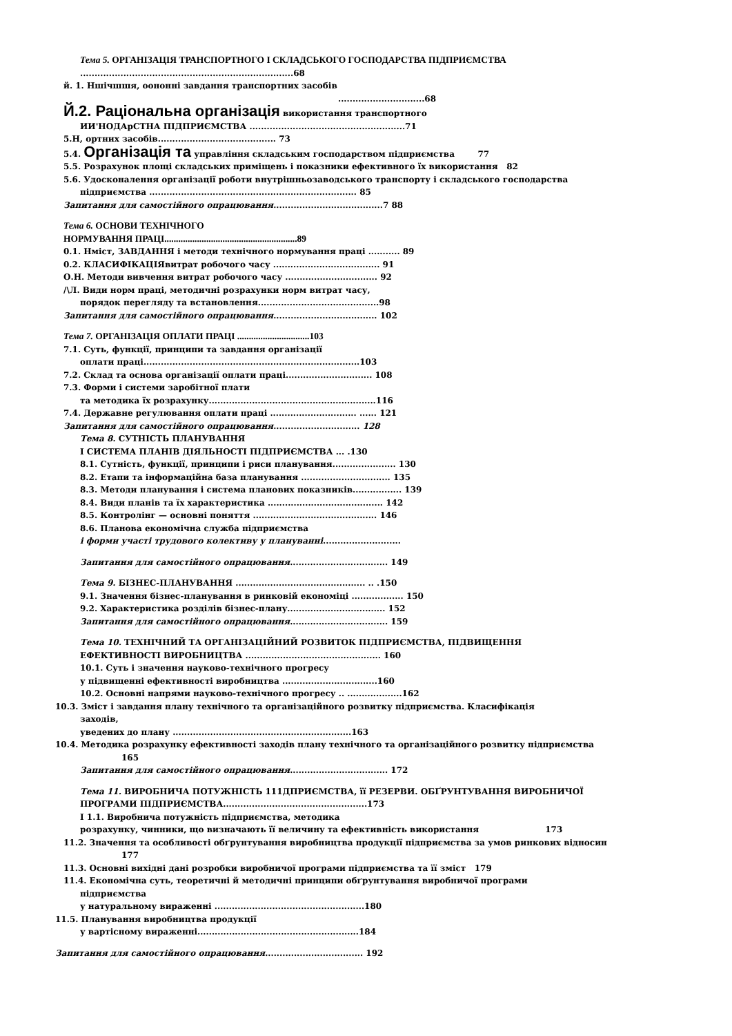Тема 5. ОРГАНІЗАЦІЯ ТРАНСПОРТНОГО І СКЛАДСЬКОГО ГОСПОДАРСТВА ПІДПРИЄМСТВА
..........................................................................68
й. 1. Ншічшшя, оононні завдання транспортних засобів
..............................68
Й.2. Раціональна організація використання транспортного
ИИ'НОДАрСТНА ПІДПРИЄМСТВА ......................................................71
5.Н, ортних засобів......................................... 73
5.4. Організація та управління складським господарством підприємства 77
5.5. Розрахунок площі складських приміщень і показники ефективного їх використання 82
5.6. Удосконалення організації роботи внутрішньозаводського транспорту і складського господарства
підприємства ........................................................................ 85
Запитання для самостійного опрацювання......................................7 88
Тема 6. ОСНОВИ ТЕХНІЧНОГО
НОРМУВАННЯ ПРАЦІ.........................................................89
0.1. Нміст, ЗАВДАННЯ і методи технічного нормування праці ........... 89
0.2. КЛАСИФІКАЦІЯвитрат робочого часу ..................................... 91
О.Н. Методи вивчення витрат робочого часу ................................ 92
/\Л. Види норм праці, методичні розрахунки норм витрат часу,
порядок перегляду та встановлення..........................................98
Запитання для самостійного опрацювання.................................... 102
Тема 7. ОРГАНІЗАЦІЯ ОПЛАТИ ПРАЦІ ...............................103
7.1. Суть, функції, принципи та завдання організації
оплати праці...........................................................................103
7.2. Склад та основа організації оплати праці.............................. 108
7.3. Форми і системи заробітної плати
та методика їх розрахунку..........................................................116
7.4. Державне регулювання оплати праці .............................. ...... 121
Запитання для самостійного опрацювання.............................. 128
Тема 8. СУТНІСТЬ ПЛАНУВАННЯ
І СИСТЕМА ПЛАНІВ ДІЯЛЬНОСТІ ПІДПРИЄМСТВА ... .130
8.1. Сутність, функції, принципи і риси планування...................... 130
8.2. Етапи та інформаційна база планування ............................... 135
8.3. Методи планування і система планових показників................. 139
8.4. Види планів та їх характеристика ........................................ 142
8.5. Контролінг — основні поняття ........................................... 146
8.6. Планова економічна служба підприємства
і форми участі трудового колективу у плануванні...........................
Запитання для самостійного опрацювання.................................. 149
Тема 9. БІЗНЕС-ПЛАНУВАННЯ ............................................. .. .150
9.1. Значення бізнес-планування в ринковій економіці .................. 150
9.2. Характеристика розділів бізнес-плану.................................. 152
Запитання для самостійного опрацювання.................................. 159
Тема 10. ТЕХНІЧНИЙ ТА ОРГАНІЗАЦІЙНИЙ РОЗВИТОК ПІДПРИЄМСТВА, ПІДВИЩЕННЯ
ЕФЕКТИВНОСТІ ВИРОБНИЦТВА ............................................... 160
10.1. Суть і значення науково-технічного прогресу
у підвищенні ефективності виробництва .................................160
10.2. Основні напрями науково-технічного прогресу .. ...................162
10.3. Зміст і завдання плану технічного та організаційного розвитку підприємства. Класифікація
заходів,
уведених до плану ..............................................................163
10.4. Методика розрахунку ефективності заходів плану технічного та організаційного розвитку підприємства
165
Запитання для самостійного опрацювання.................................. 172
Тема 11. ВИРОБНИЧА ПОТУЖНІСТЬ 111ДПРИЄМСТВА, її РЕЗЕРВИ. ОБҐРУНТУВАННЯ ВИРОБНИЧОЇ
ПРОГРАМИ ПІДПРИЄМСТВА..................................................173
І 1.1. Виробнича потужність підприємства, методика
розрахунку, чинники, що визначають її величину та ефективність використання 173
11.2. Значення та особливості обґрунтування виробництва продукції підприємства за умов ринкових відносин
177
11.3. Основні вихідні дані розробки виробничої програми підприємства та її зміст 179
11.4. Економічна суть, теоретичні й методичні принципи обґрунтування виробничої програми
підприємства
у натуральному вираженні ....................................................180
11.5. Планування виробництва продукції
у вартісному вираженні........................................................184
Запитання для самостійного опрацювання.................................. 192